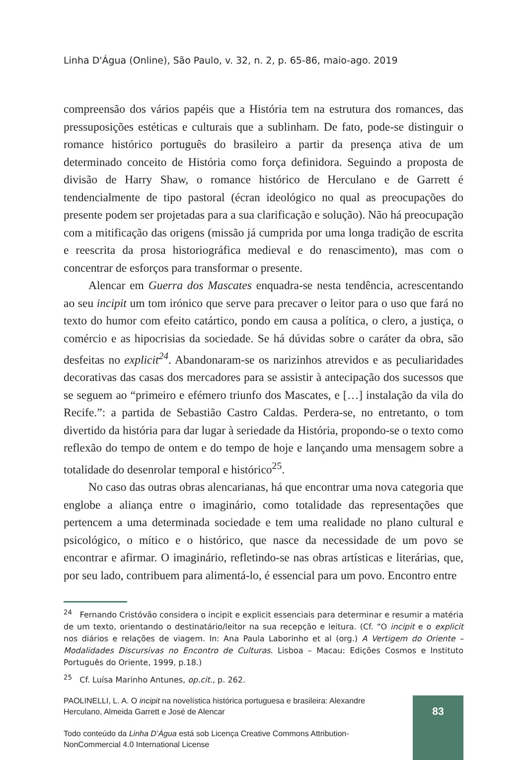Linha D'Água (Online), São Paulo, v. 32, n. 2, p. 65-86, maio-ago. 2019
compreensão dos vários papéis que a História tem na estrutura dos romances, das pressuposições estéticas e culturais que a sublinham. De fato, pode-se distinguir o romance histórico português do brasileiro a partir da presença ativa de um determinado conceito de História como força definidora. Seguindo a proposta de divisão de Harry Shaw, o romance histórico de Herculano e de Garrett é tendencialmente de tipo pastoral (écran ideológico no qual as preocupações do presente podem ser projetadas para a sua clarificação e solução). Não há preocupação com a mitificação das origens (missão já cumprida por uma longa tradição de escrita e reescrita da prosa historiográfica medieval e do renascimento), mas com o concentrar de esforços para transformar o presente.
Alencar em Guerra dos Mascates enquadra-se nesta tendência, acrescentando ao seu incipit um tom irónico que serve para precaver o leitor para o uso que fará no texto do humor com efeito catártico, pondo em causa a política, o clero, a justiça, o comércio e as hipocrisias da sociedade. Se há dúvidas sobre o caráter da obra, são desfeitas no explicit<sup>24</sup>. Abandonaram-se os narizinhos atrevidos e as peculiaridades decorativas das casas dos mercadores para se assistir à antecipação dos sucessos que se seguem ao “primeiro e efémero triunfo dos Mascates, e […] instalação da vila do Recife.”: a partida de Sebastião Castro Caldas. Perdera-se, no entretanto, o tom divertido da história para dar lugar à seriedade da História, propondo-se o texto como reflexão do tempo de ontem e do tempo de hoje e lançando uma mensagem sobre a totalidade do desenrolar temporal e histórico<sup>25</sup>.
No caso das outras obras alencarianas, há que encontrar uma nova categoria que englobe a aliança entre o imaginário, como totalidade das representações que pertencem a uma determinada sociedade e tem uma realidade no plano cultural e psicológico, o mítico e o histórico, que nasce da necessidade de um povo se encontrar e afirmar. O imaginário, refletindo-se nas obras artísticas e literárias, que, por seu lado, contribuem para alimentá-lo, é essencial para um povo. Encontro entre
<sup>24</sup> Fernando Cristóvão considera o incipit e explicit essenciais para determinar e resumir a matéria de um texto, orientando o destinatário/leitor na sua recepção e leitura. (Cf. “O incipit e o explicit nos diários e relações de viagem. In: Ana Paula Laborinho et al (org.) A Vertigem do Oriente – Modalidades Discursivas no Encontro de Culturas. Lisboa – Macau: Edições Cosmos e Instituto Português do Oriente, 1999, p.18.)
<sup>25</sup> Cf. Luísa Marinho Antunes, op.cit., p. 262.
PAOLINELLI, L. A. O incipit na novelística histórica portuguesa e brasileira: Alexandre Herculano, Almeida Garrett e José de Alencar
Todo conteúdo da Linha D’Água está sob Licença Creative Commons Attribution-NonCommercial 4.0 International License
83